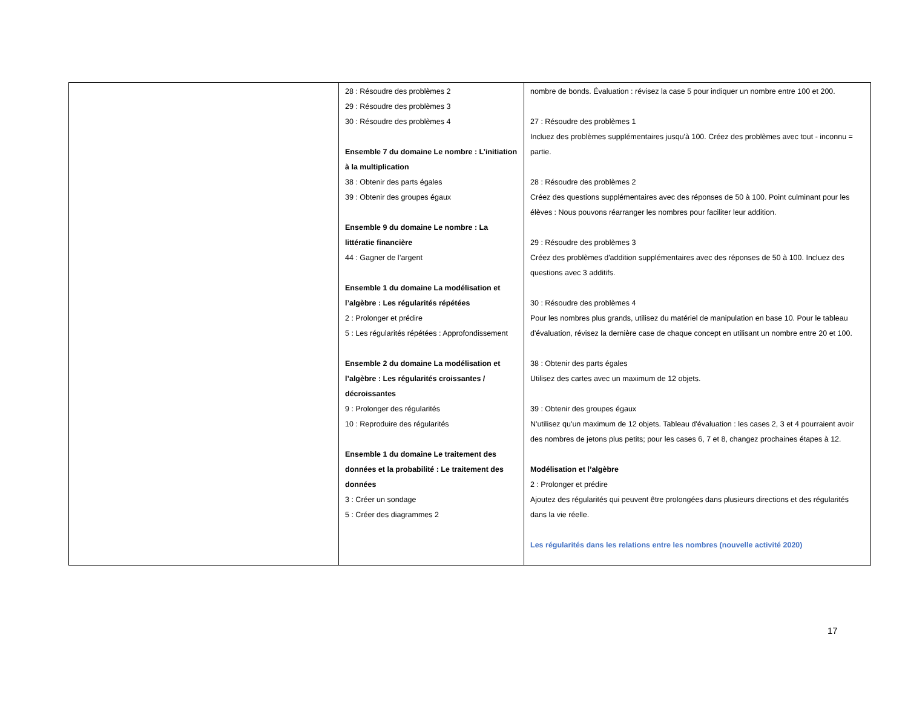| | 28 : Résoudre des problèmes 2 29 : Résoudre des problèmes 3 30 : Résoudre des problèmes 4 Ensemble 7 du domaine Le nombre : L’initiation à la multiplication 38 : Obtenir des parts égales 39 : Obtenir des groupes égaux Ensemble 9 du domaine Le nombre : La littératie financière 44 : Gagner de l’argent Ensemble 1 du domaine La modélisation et l’algèbre : Les régularités répétées 2 : Prolonger et prédire 5 : Les régularités répétées : Approfondissement Ensemble 2 du domaine La modélisation et l’algèbre : Les régularités croissantes / décroissantes 9 : Prolonger des régularités 10 : Reproduire des régularités Ensemble 1 du domaine Le traitement des données et la probabilité : Le traitement des données 3 : Créer un sondage 5 : Créer des diagrammes 2 | nombre de bonds. Évaluation : révisez la case 5 pour indiquer un nombre entre 100 et 200. 27 : Résoudre des problèmes 1 Incluez des problèmes supplémentaires jusqu'à 100. Créez des problèmes avec tout - inconnu = partie. 28 : Résoudre des problèmes 2 Créez des questions supplémentaires avec des réponses de 50 à 100. Point culminant pour les élèves : Nous pouvons réarranger les nombres pour faciliter leur addition. 29 : Résoudre des problèmes 3 Créez des problèmes d'addition supplémentaires avec des réponses de 50 à 100. Incluez des questions avec 3 additifs. 30 : Résoudre des problèmes 4 Pour les nombres plus grands, utilisez du matériel de manipulation en base 10. Pour le tableau d'évaluation, révisez la dernière case de chaque concept en utilisant un nombre entre 20 et 100. 38 : Obtenir des parts égales Utilisez des cartes avec un maximum de 12 objets. 39 : Obtenir des groupes égaux N'utilisez qu'un maximum de 12 objets. Tableau d'évaluation : les cases 2, 3 et 4 pourraient avoir des nombres de jetons plus petits; pour les cases 6, 7 et 8, changez prochaines étapes à 12. Modélisation et l’algèbre 2 : Prolonger et prédire Ajoutez des régularités qui peuvent être prolongées dans plusieurs directions et des régularités dans la vie réelle. Les régularités dans les relations entre les nombres (nouvelle activité 2020) |
17